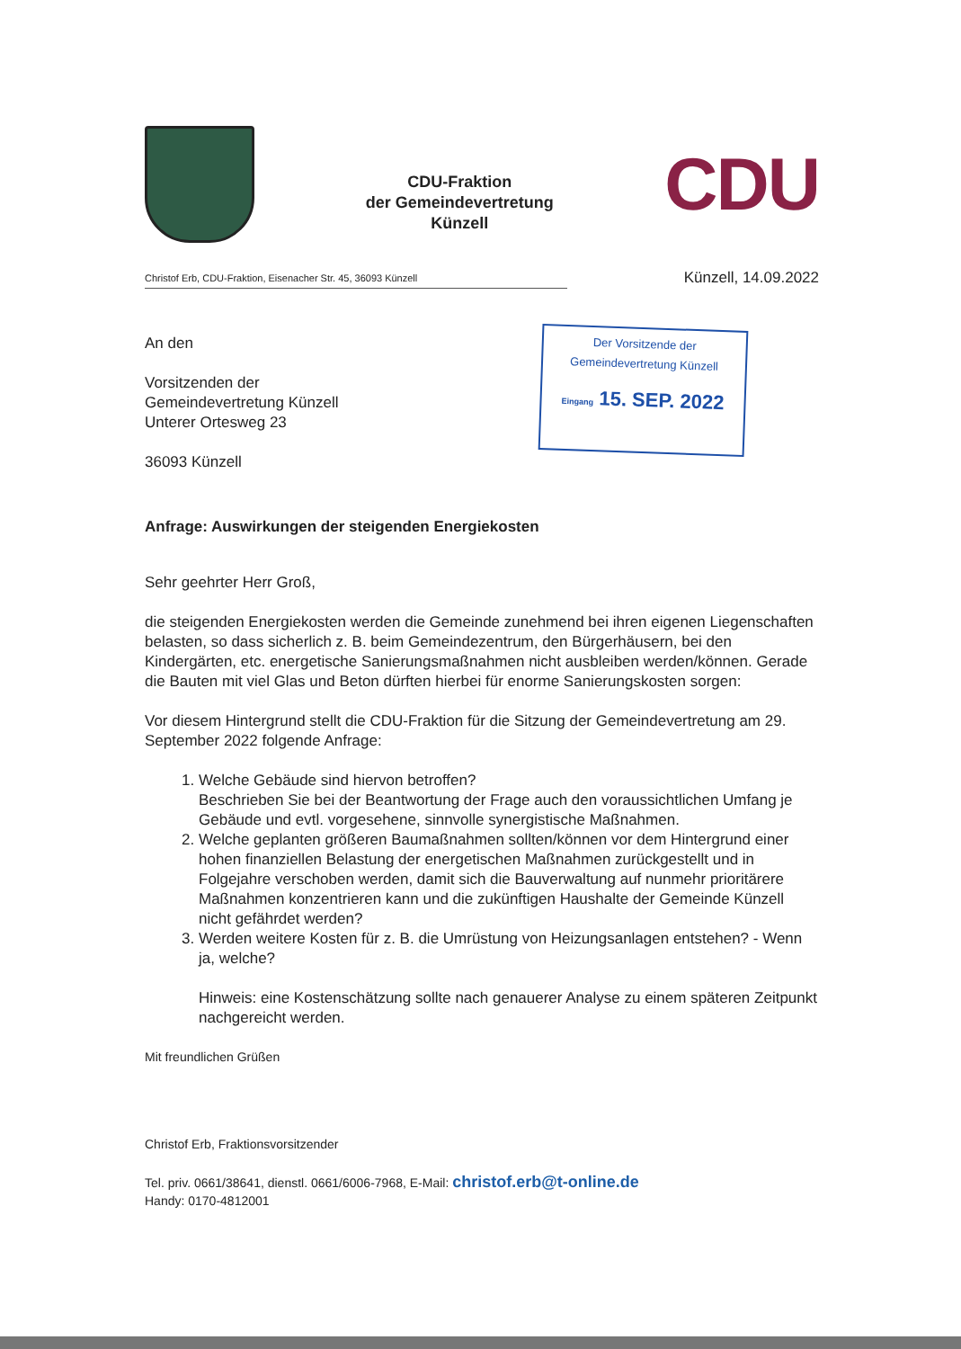CDU-Fraktion
der Gemeindevertretung
Künzell
CDU
Christof Erb, CDU-Fraktion, Eisenacher Str. 45, 36093 Künzell
Künzell, 14.09.2022
An den
Vorsitzenden der
Gemeindevertretung Künzell
Unterer Ortesweg 23
36093 Künzell
Der Vorsitzende der
Gemeindevertretung Künzell
Eingang 15. SEP. 2022
Anfrage: Auswirkungen der steigenden Energiekosten
Sehr geehrter Herr Groß,
die steigenden Energiekosten werden die Gemeinde zunehmend bei ihren eigenen Liegenschaften belasten, so dass sicherlich z. B. beim Gemeindezentrum, den Bürgerhäusern, bei den Kindergärten, etc. energetische Sanierungsmaßnahmen nicht ausbleiben werden/können. Gerade die Bauten mit viel Glas und Beton dürften hierbei für enorme Sanierungskosten sorgen:
Vor diesem Hintergrund stellt die CDU-Fraktion für die Sitzung der Gemeindevertretung am 29. September 2022 folgende Anfrage:
1. Welche Gebäude sind hiervon betroffen?
Beschrieben Sie bei der Beantwortung der Frage auch den voraussichtlichen Umfang je Gebäude und evtl. vorgesehene, sinnvolle synergistische Maßnahmen.
2. Welche geplanten größeren Baumaßnahmen sollten/können vor dem Hintergrund einer hohen finanziellen Belastung der energetischen Maßnahmen zurückgestellt und in Folgejahre verschoben werden, damit sich die Bauverwaltung auf nunmehr prioritärere Maßnahmen konzentrieren kann und die zukünftigen Haushalte der Gemeinde Künzell nicht gefährdet werden?
3. Werden weitere Kosten für z. B. die Umrüstung von Heizungsanlagen entstehen? - Wenn ja, welche?
Hinweis: eine Kostenschätzung sollte nach genauerer Analyse zu einem späteren Zeitpunkt nachgereicht werden.
Mit freundlichen Grüßen
​
Christof Erb, Fraktionsvorsitzender
Tel. priv. 0661/38641, dienstl. 0661/6006-7968, E-Mail: christof.erb@t-online.de
Handy: 0170-4812001